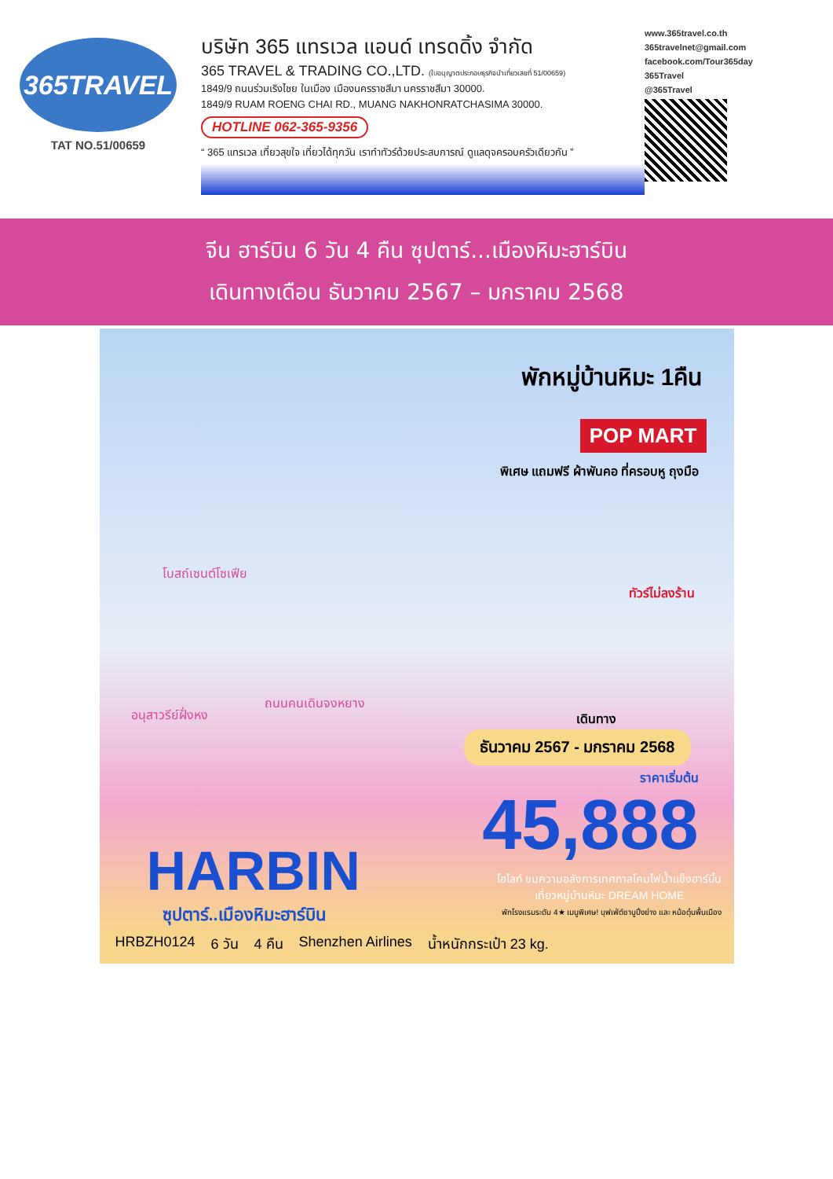365TRAVEL
TAT NO.51/00659
บริษัท 365 แทรเวล แอนด์ เทรดดิ้ง จำกัด
365 TRAVEL & TRADING CO.,LTD. (ใบอนุญาตประกอบธุรกิจนำเที่ยวเลขที่ 51/00659)
1849/9 ถนนร่วมเริงไชย ในเมือง เมืองนครราชสีมา นครราชสีมา 30000.
1849/9 RUAM ROENG CHAI RD., MUANG NAKHONRATCHASIMA 30000.
HOTLINE 062-365-9356
“ 365 แทรเวล เที่ยวสุขใจ เที่ยวได้ทุกวัน เราทำทัวร์ด้วยประสบการณ์ ดูแลดุจครอบครัวเดียวกัน ”
www.365travel.co.th
365travelnet@gmail.com
facebook.com/Tour365day
365Travel
@365Travel
จีน ฮาร์บิน 6 วัน 4 คืน ซุปตาร์...เมืองหิมะฮาร์บิน
เดินทางเดือน ธันวาคม 2567 – มกราคม 2568
พักหมู่บ้านหิมะ 1คืน
POP MART
พิเศษ แถมฟรี ผ้าพันคอ ที่ครอบหู ถุงมือ
ทัวร์ไม่ลงร้าน
โบสถ์เซนต์โซเฟีย
อนุสาวรีย์ฝั่งหง
ถนนคนเดินจงหยาง
เดินทาง
ธันวาคม 2567 - มกราคม 2568
ราคาเริ่มต้น
45,888
HARBIN
ซุปตาร์..เมืองหิมะฮาร์บิน
ไฮไลท์ ชมความอลังการเทศกาลโคมไฟน้ำแข็งฮาร์บิ้น
เที่ยวหมู่บ้านหิมะ DREAM HOME
พักโรงแรมระดับ 4★ เมนูพิเศษ! บุฟเฟ่ต์ชาบูปิ้งย่าง และ หม้อตุ๋นพื้นเมือง
HRBZH0124 6 วัน 4 คืน Shenzhen Airlines น้ำหนักกระเป๋า 23 kg.